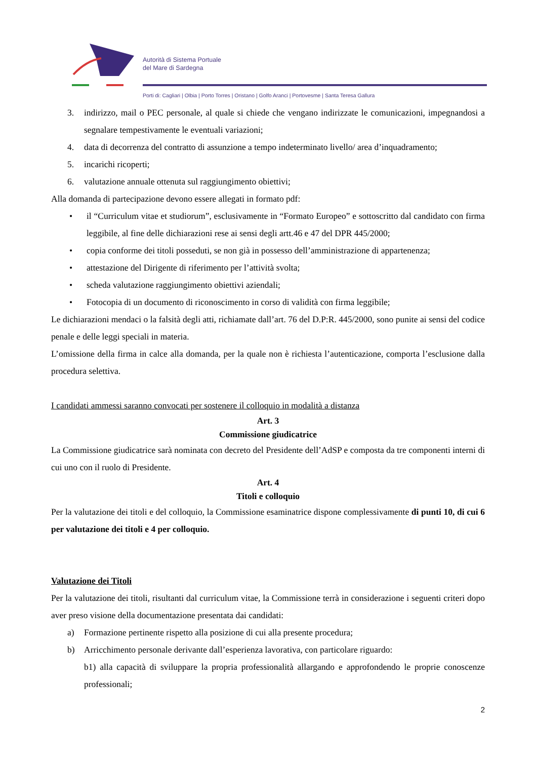Autorità di Sistema Portuale
del Mare di Sardegna
Porti di: Cagliari | Olbia | Porto Torres | Oristano | Golfo Aranci | Portovesme | Santa Teresa Gallura
3. indirizzo, mail o PEC personale, al quale si chiede che vengano indirizzate le comunicazioni, impegnandosi a segnalare tempestivamente le eventuali variazioni;
4. data di decorrenza del contratto di assunzione a tempo indeterminato livello/ area d’inquadramento;
5. incarichi ricoperti;
6. valutazione annuale ottenuta sul raggiungimento obiettivi;
Alla domanda di partecipazione devono essere allegati in formato pdf:
• il “Curriculum vitae et studiorum”, esclusivamente in “Formato Europeo” e sottoscritto dal candidato con firma leggibile, al fine delle dichiarazioni rese ai sensi degli artt.46 e 47 del DPR 445/2000;
• copia conforme dei titoli posseduti, se non già in possesso dell’amministrazione di appartenenza;
• attestazione del Dirigente di riferimento per l’attività svolta;
• scheda valutazione raggiungimento obiettivi aziendali;
• Fotocopia di un documento di riconoscimento in corso di validità con firma leggibile;
Le dichiarazioni mendaci o la falsità degli atti, richiamate dall’art. 76 del D.P:R. 445/2000, sono punite ai sensi del codice penale e delle leggi speciali in materia.
L’omissione della firma in calce alla domanda, per la quale non è richiesta l’autenticazione, comporta l’esclusione dalla procedura selettiva.
I candidati ammessi saranno convocati per sostenere il colloquio in modalità a distanza
Art. 3
Commissione giudicatrice
La Commissione giudicatrice sarà nominata con decreto del Presidente dell’AdSP e composta da tre componenti interni di cui uno con il ruolo di Presidente.
Art. 4
Titoli e colloquio
Per la valutazione dei titoli e del colloquio, la Commissione esaminatrice dispone complessivamente di punti 10, di cui 6 per valutazione dei titoli e 4 per colloquio.
Valutazione dei Titoli
Per la valutazione dei titoli, risultanti dal curriculum vitae, la Commissione terrà in considerazione i seguenti criteri dopo aver preso visione della documentazione presentata dai candidati:
a) Formazione pertinente rispetto alla posizione di cui alla presente procedura;
b) Arricchimento personale derivante dall’esperienza lavorativa, con particolare riguardo:
b1) alla capacità di sviluppare la propria professionalità allargando e approfondendo le proprie conoscenze professionali;
2